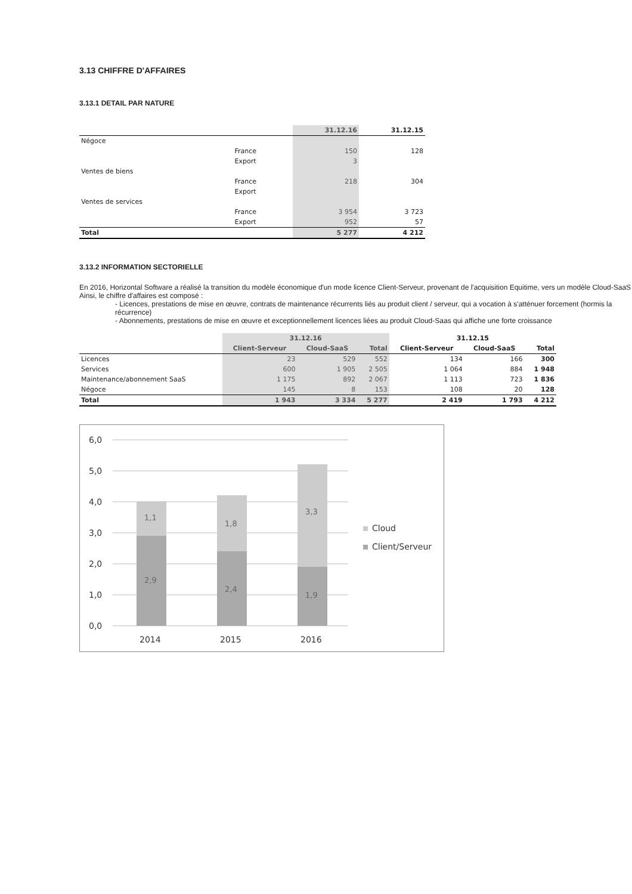3.13 CHIFFRE D'AFFAIRES
3.13.1 DETAIL PAR NATURE
| | | 31.12.16 | 31.12.15 |
| --- | --- | --- | --- |
| Négoce | | | |
| | France | 150 | 128 |
| | Export | 3 | |
| Ventes de biens | | | |
| | France | 218 | 304 |
| | Export | | |
| Ventes de services | | | |
| | France | 3 954 | 3 723 |
| | Export | 952 | 57 |
| Total | | 5 277 | 4 212 |
3.13.2 INFORMATION SECTORIELLE
En 2016, Horizontal Software a réalisé la transition du modèle économique d'un mode licence Client-Serveur, provenant de l'acquisition Equitime, vers un modèle Cloud-SaaS
Ainsi, le chiffre d'affaires est composé :
- Licences, prestations de mise en œuvre, contrats de maintenance récurrents liés au produit client / serveur, qui a vocation à s'atténuer forcement (hormis la récurrence)
- Abonnements, prestations de mise en œuvre et exceptionnellement licences liées au produit Cloud-Saas qui affiche une forte croissance
| | 31.12.16 | | | 31.12.15 | | |
| --- | --- | --- | --- | --- | --- | --- |
| | Client-Serveur | Cloud-SaaS | Total | Client-Serveur | Cloud-SaaS | Total |
| Licences | 23 | 529 | 552 | 134 | 166 | 300 |
| Services | 600 | 1 905 | 2 505 | 1 064 | 884 | 1 948 |
| Maintenance/abonnement SaaS | 1 175 | 892 | 2 067 | 1 113 | 723 | 1 836 |
| Négoce | 145 | 8 | 153 | 108 | 20 | 128 |
| Total | 1 943 | 3 334 | 5 277 | 2 419 | 1 793 | 4 212 |
6,0
5,0
4,0
3,0
2,0
1,0
0,0
1,1
2,9
1,8
2,4
3,3
1,9
2014
2015
2016
Cloud
Client/Serveur